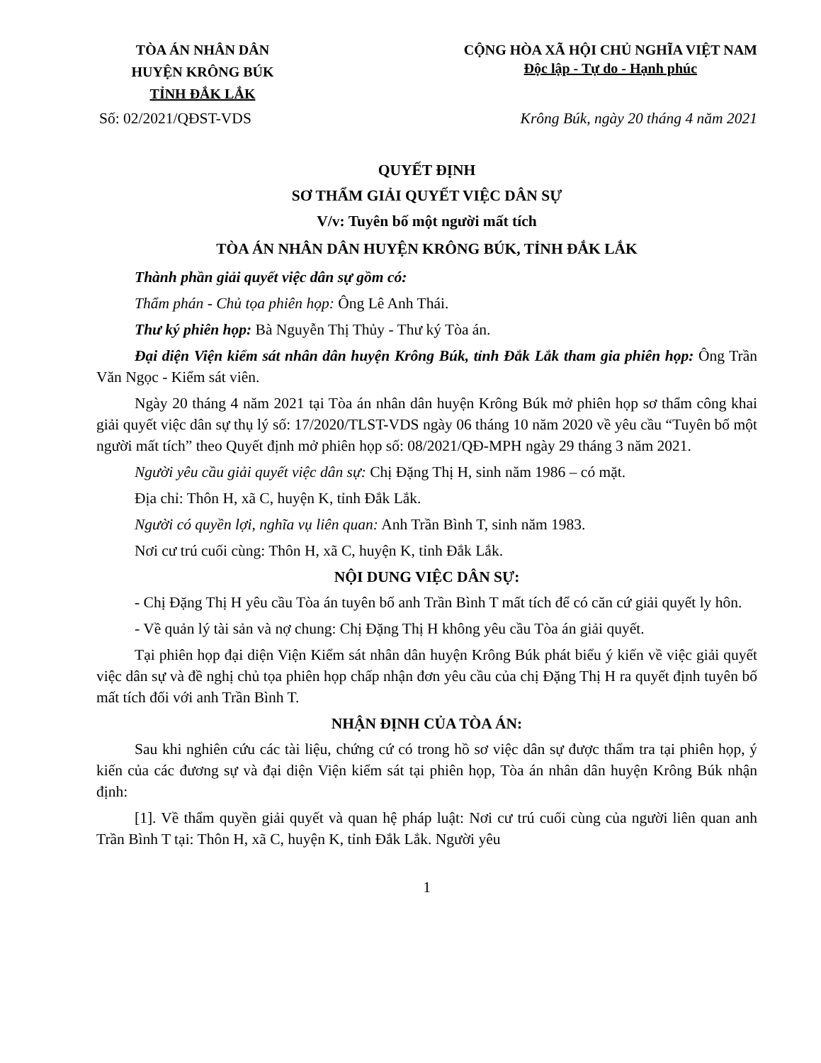TÒA ÁN NHÂN DÂN
HUYỆN KRÔNG BÚK
TỈNH ĐẮK LẮK
CỘNG HÒA XÃ HỘI CHỦ NGHĨA VIỆT NAM
Độc lập - Tự do - Hạnh phúc
Số: 02/2021/QĐST-VDS Krông Búk, ngày 20 tháng 4 năm 2021
QUYẾT ĐỊNH
SƠ THẨM GIẢI QUYẾT VIỆC DÂN SỰ
V/v: Tuyên bố một người mất tích
TÒA ÁN NHÂN DÂN HUYỆN KRÔNG BÚK, TỈNH ĐẮK LẮK
Thành phần giải quyết việc dân sự gồm có:
Thẩm phán - Chủ tọa phiên họp: Ông Lê Anh Thái.
Thư ký phiên họp: Bà Nguyễn Thị Thủy - Thư ký Tòa án.
Đại diện Viện kiểm sát nhân dân huyện Krông Búk, tỉnh Đắk Lắk tham gia phiên họp: Ông Trần Văn Ngọc - Kiểm sát viên.
Ngày 20 tháng 4 năm 2021 tại Tòa án nhân dân huyện Krông Búk mở phiên họp sơ thẩm công khai giải quyết việc dân sự thụ lý số: 17/2020/TLST-VDS ngày 06 tháng 10 năm 2020 về yêu cầu “Tuyên bố một người mất tích” theo Quyết định mở phiên họp số: 08/2021/QĐ-MPH ngày 29 tháng 3 năm 2021.
Người yêu cầu giải quyết việc dân sự: Chị Đặng Thị H, sinh năm 1986 – có mặt.
Địa chỉ: Thôn H, xã C, huyện K, tỉnh Đắk Lắk.
Người có quyền lợi, nghĩa vụ liên quan: Anh Trần Bình T, sinh năm 1983.
Nơi cư trú cuối cùng: Thôn H, xã C, huyện K, tỉnh Đắk Lắk.
NỘI DUNG VIỆC DÂN SỰ:
- Chị Đặng Thị H yêu cầu Tòa án tuyên bố anh Trần Bình T mất tích để có căn cứ giải quyết ly hôn.
- Về quản lý tài sản và nợ chung: Chị Đặng Thị H không yêu cầu Tòa án giải quyết.
Tại phiên họp đại diện Viện Kiểm sát nhân dân huyện Krông Búk phát biểu ý kiến về việc giải quyết việc dân sự và đề nghị chủ tọa phiên họp chấp nhận đơn yêu cầu của chị Đặng Thị H ra quyết định tuyên bố mất tích đối với anh Trần Bình T.
NHẬN ĐỊNH CỦA TÒA ÁN:
Sau khi nghiên cứu các tài liệu, chứng cứ có trong hồ sơ việc dân sự được thẩm tra tại phiên họp, ý kiến của các đương sự và đại diện Viện kiểm sát tại phiên họp, Tòa án nhân dân huyện Krông Búk nhận định:
[1]. Về thẩm quyền giải quyết và quan hệ pháp luật: Nơi cư trú cuối cùng của người liên quan anh Trần Bình T tại: Thôn H, xã C, huyện K, tỉnh Đắk Lắk. Người yêu
1